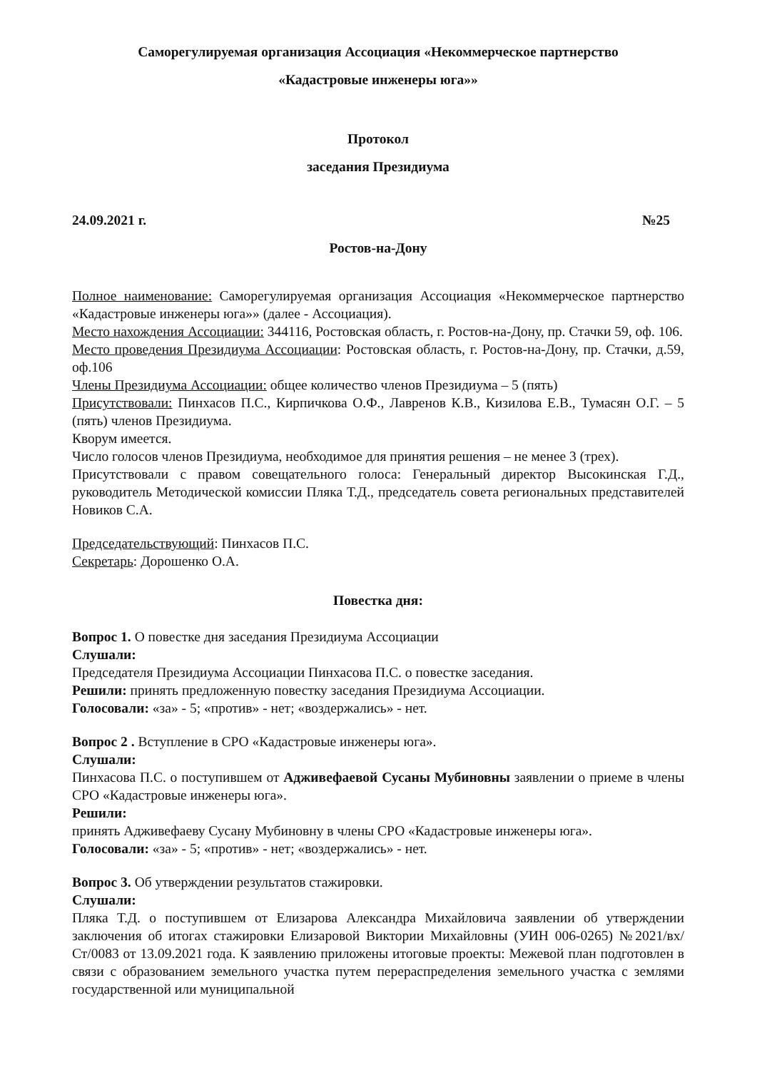Саморегулируемая организация Ассоциация «Некоммерческое партнерство
«Кадастровые инженеры юга»»
Протокол
заседания Президиума
24.09.2021 г. №25
Ростов-на-Дону
Полное наименование: Саморегулируемая организация Ассоциация «Некоммерческое партнерство «Кадастровые инженеры юга»» (далее - Ассоциация).
Место нахождения Ассоциации: 344116, Ростовская область, г. Ростов-на-Дону, пр. Стачки 59, оф. 106.
Место проведения Президиума Ассоциации: Ростовская область, г. Ростов-на-Дону, пр. Стачки, д.59, оф.106
Члены Президиума Ассоциации: общее количество членов Президиума – 5 (пять)
Присутствовали: Пинхасов П.С., Кирпичкова О.Ф., Лавренов К.В., Кизилова Е.В., Тумасян О.Г. – 5 (пять) членов Президиума.
Кворум имеется.
Число голосов членов Президиума, необходимое для принятия решения – не менее 3 (трех).
Присутствовали с правом совещательного голоса: Генеральный директор Высокинская Г.Д., руководитель Методической комиссии Пляка Т.Д., председатель совета региональных представителей Новиков С.А.
Председательствующий: Пинхасов П.С.
Секретарь: Дорошенко О.А.
Повестка дня:
Вопрос 1. О повестке дня заседания Президиума Ассоциации
Слушали:
Председателя Президиума Ассоциации Пинхасова П.С. о повестке заседания.
Решили: принять предложенную повестку заседания Президиума Ассоциации.
Голосовали: «за» - 5; «против» - нет; «воздержались» - нет.
Вопрос 2 . Вступление в СРО «Кадастровые инженеры юга».
Слушали:
Пинхасова П.С. о поступившем от Адживефаевой Сусаны Мубиновны заявлении о приеме в члены СРО «Кадастровые инженеры юга».
Решили:
принять Адживефаеву Сусану Мубиновну в члены СРО «Кадастровые инженеры юга».
Голосовали: «за» - 5; «против» - нет; «воздержались» - нет.
Вопрос 3. Об утверждении результатов стажировки.
Слушали:
Пляка Т.Д. о поступившем от Елизарова Александра Михайловича заявлении об утверждении заключения об итогах стажировки Елизаровой Виктории Михайловны (УИН 006-0265) №2021/вх/Ст/0083 от 13.09.2021 года. К заявлению приложены итоговые проекты: Межевой план подготовлен в связи с образованием земельного участка путем перераспределения земельного участка с землями государственной или муниципальной